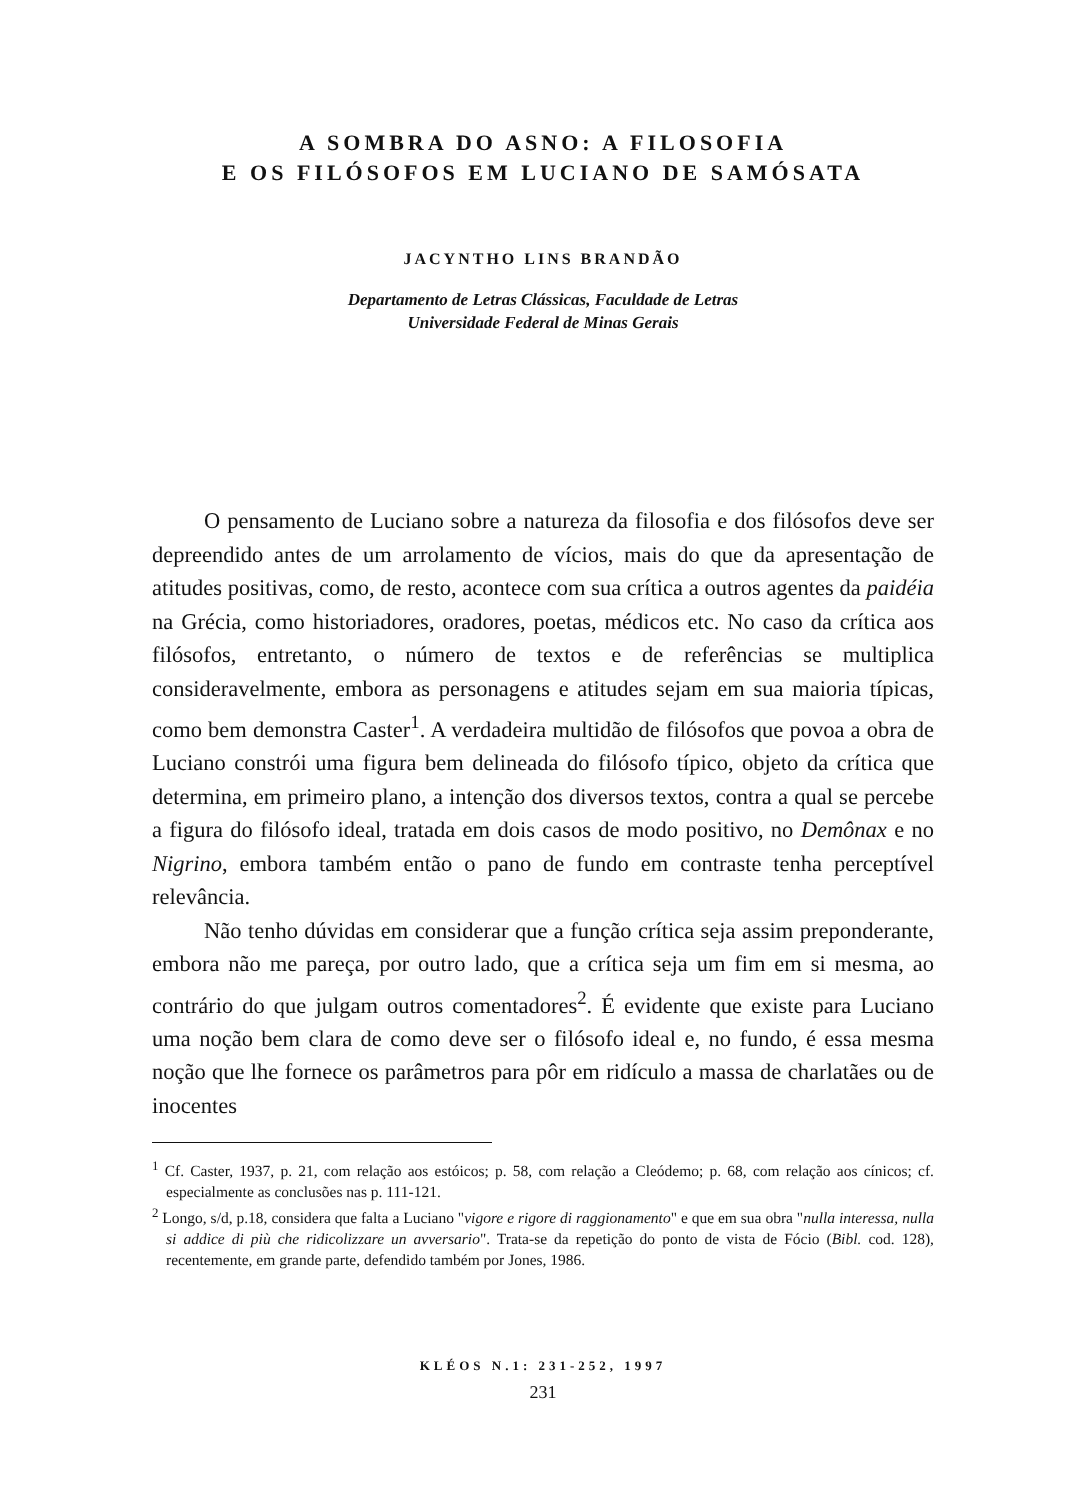A SOMBRA DO ASNO: A FILOSOFIA
E OS FILÓSOFOS EM LUCIANO DE SAMÓSATA
JACYNTHO LINS BRANDÃO
Departamento de Letras Clássicas, Faculdade de Letras
Universidade Federal de Minas Gerais
O pensamento de Luciano sobre a natureza da filosofia e dos filósofos deve ser depreendido antes de um arrolamento de vícios, mais do que da apresentação de atitudes positivas, como, de resto, acontece com sua crítica a outros agentes da paidéia na Grécia, como historiadores, oradores, poetas, médicos etc. No caso da crítica aos filósofos, entretanto, o número de textos e de referências se multiplica consideravelmente, embora as personagens e atitudes sejam em sua maioria típicas, como bem demonstra Caster<sup>1</sup>. A verdadeira multidão de filósofos que povoa a obra de Luciano constrói uma figura bem delineada do filósofo típico, objeto da crítica que determina, em primeiro plano, a intenção dos diversos textos, contra a qual se percebe a figura do filósofo ideal, tratada em dois casos de modo positivo, no Demônax e no Nigrino, embora também então o pano de fundo em contraste tenha perceptível relevância.
Não tenho dúvidas em considerar que a função crítica seja assim preponderante, embora não me pareça, por outro lado, que a crítica seja um fim em si mesma, ao contrário do que julgam outros comentadores<sup>2</sup>. É evidente que existe para Luciano uma noção bem clara de como deve ser o filósofo ideal e, no fundo, é essa mesma noção que lhe fornece os parâmetros para pôr em ridículo a massa de charlatães ou de inocentes
<sup>1</sup> Cf. Caster, 1937, p. 21, com relação aos estóicos; p. 58, com relação a Cleódemo; p. 68, com relação aos cínicos; cf. especialmente as conclusões nas p. 111-121.
<sup>2</sup> Longo, s/d, p.18, considera que falta a Luciano "vigore e rigore di raggionamento" e que em sua obra "nulla interessa, nulla si addice di più che ridicolizzare un avversario". Trata-se da repetição do ponto de vista de Fócio (Bibl. cod. 128), recentemente, em grande parte, defendido também por Jones, 1986.
KLÉOS N.1: 231-252, 1997
231